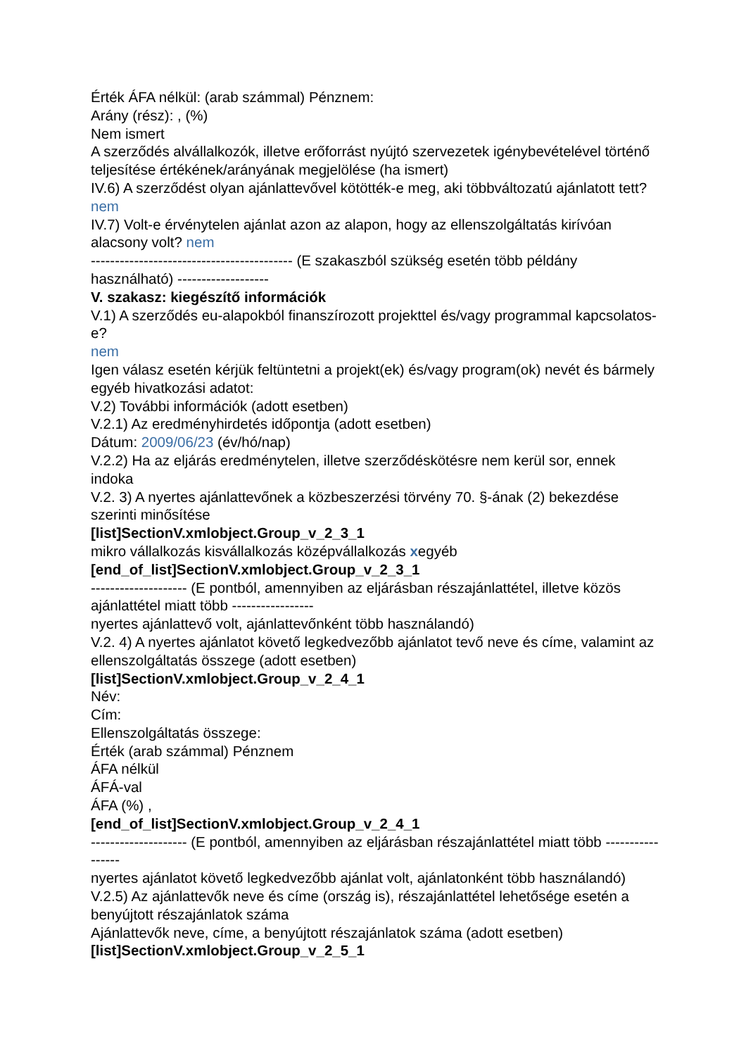Érték ÁFA nélkül: (arab számmal) Pénznem:
Arány (rész): , (%)
Nem ismert
A szerződés alvállalkozók, illetve erőforrást nyújtó szervezetek igénybevételével történő teljesítése értékének/arányának megjelölése (ha ismert)
IV.6) A szerződést olyan ajánlattevővel kötötték-e meg, aki többváltozatú ajánlatott tett? nem
IV.7) Volt-e érvénytelen ajánlat azon az alapon, hogy az ellenszolgáltatás kirívóan alacsony volt? nem
------------------------------------------ (E szakaszból szükség esetén több példány használható) -------------------
V. szakasz: kiegészítő információk
V.1) A szerződés eu-alapokból finanszírozott projekttel és/vagy programmal kapcsolatos-e?
nem
Igen válasz esetén kérjük feltüntetni a projekt(ek) és/vagy program(ok) nevét és bármely egyéb hivatkozási adatot:
V.2) További információk (adott esetben)
V.2.1) Az eredményhirdetés időpontja (adott esetben)
Dátum: 2009/06/23 (év/hó/nap)
V.2.2) Ha az eljárás eredménytelen, illetve szerződéskötésre nem kerül sor, ennek indoka
V.2. 3) A nyertes ajánlattevőnek a közbeszerzési törvény 70. §-ának (2) bekezdése szerinti minősítése
[list]SectionV.xmlobject.Group_v_2_3_1
mikro vállalkozás kisvállalkozás középvállalkozás xegyéb
[end_of_list]SectionV.xmlobject.Group_v_2_3_1
-------------------- (E pontból, amennyiben az eljárásban részajánlattétel, illetve közös ajánlattétel miatt több -----------------
nyertes ajánlattevő volt, ajánlattevőnként több használandó)
V.2. 4) A nyertes ajánlatot követő legkedvezőbb ajánlatot tevő neve és címe, valamint az ellenszolgáltatás összege (adott esetben)
[list]SectionV.xmlobject.Group_v_2_4_1
Név:
Cím:
Ellenszolgáltatás összege:
Érték (arab számmal) Pénznem
ÁFA nélkül
ÁFÁ-val
ÁFA (%) ,
[end_of_list]SectionV.xmlobject.Group_v_2_4_1
-------------------- (E pontból, amennyiben az eljárásban részajánlattétel miatt több -----------------
nyertes ajánlatot követő legkedvezőbb ajánlat volt, ajánlatonként több használandó)
V.2.5) Az ajánlattevők neve és címe (ország is), részajánlattétel lehetősége esetén a benyújtott részajánlatok száma
Ajánlattevők neve, címe, a benyújtott részajánlatok száma (adott esetben)
[list]SectionV.xmlobject.Group_v_2_5_1